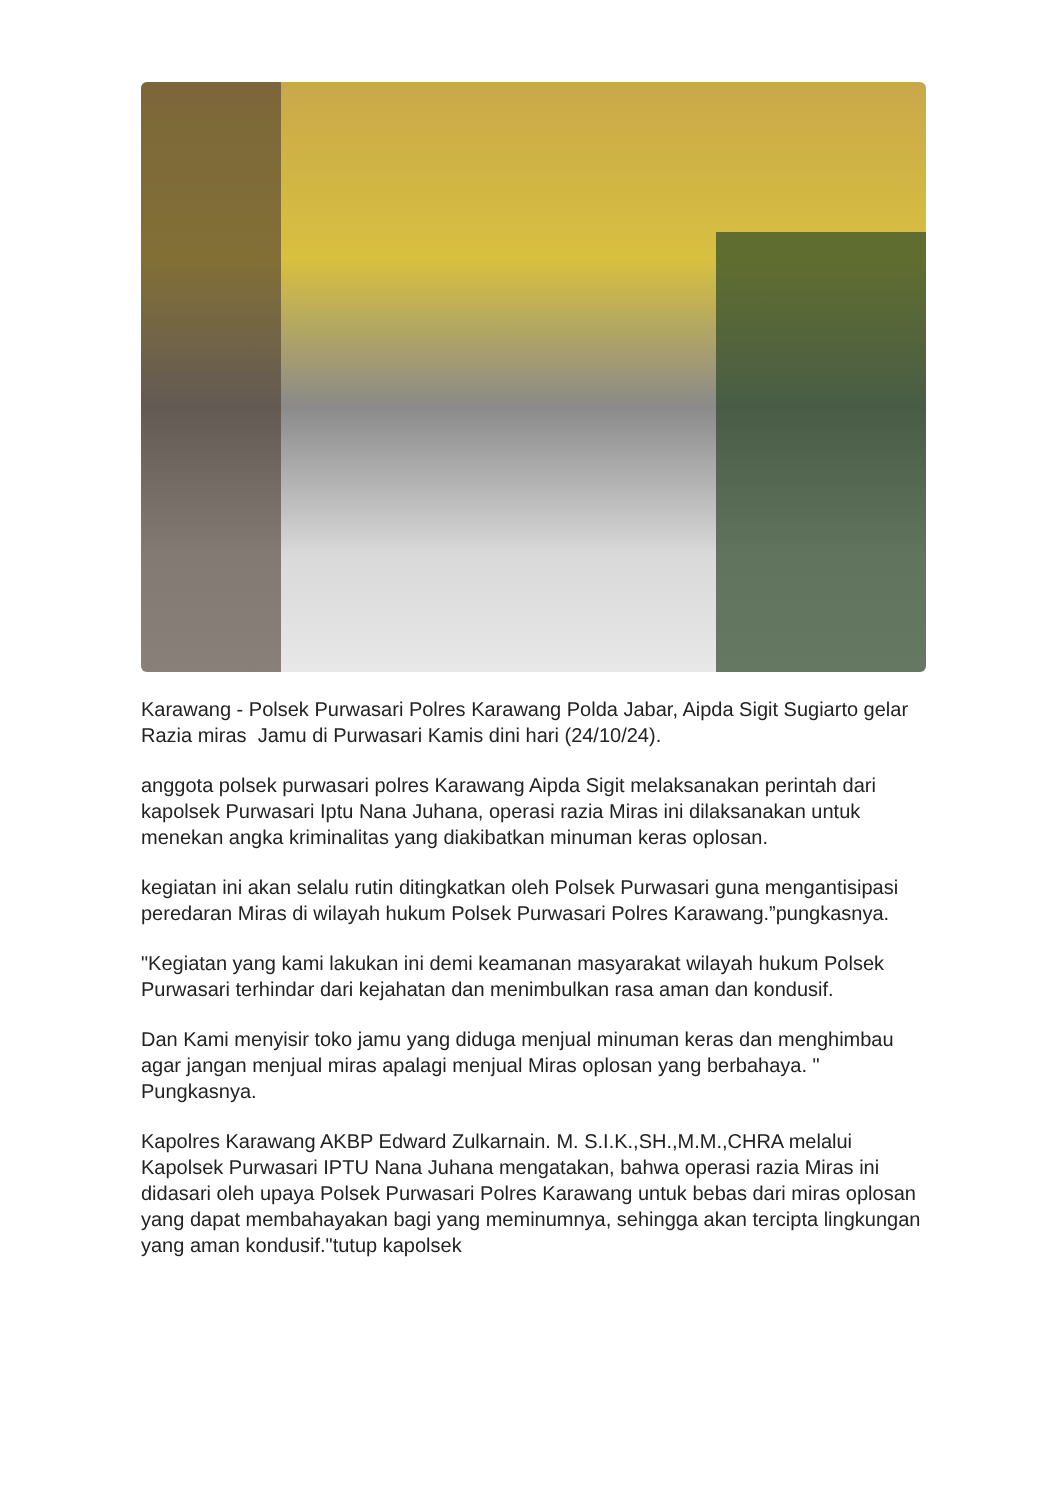Karawang - Polsek Purwasari Polres Karawang Polda Jabar, Aipda Sigit Sugiarto gelar Razia miras Jamu di Purwasari Kamis dini hari (24/10/24).
anggota polsek purwasari polres Karawang Aipda Sigit melaksanakan perintah dari kapolsek Purwasari Iptu Nana Juhana, operasi razia Miras ini dilaksanakan untuk menekan angka kriminalitas yang diakibatkan minuman keras oplosan.
kegiatan ini akan selalu rutin ditingkatkan oleh Polsek Purwasari guna mengantisipasi peredaran Miras di wilayah hukum Polsek Purwasari Polres Karawang.”pungkasnya.
"Kegiatan yang kami lakukan ini demi keamanan masyarakat wilayah hukum Polsek Purwasari terhindar dari kejahatan dan menimbulkan rasa aman dan kondusif.
Dan Kami menyisir toko jamu yang diduga menjual minuman keras dan menghimbau agar jangan menjual miras apalagi menjual Miras oplosan yang berbahaya. " Pungkasnya.
Kapolres Karawang AKBP Edward Zulkarnain. M. S.I.K.,SH.,M.M.,CHRA melalui Kapolsek Purwasari IPTU Nana Juhana mengatakan, bahwa operasi razia Miras ini didasari oleh upaya Polsek Purwasari Polres Karawang untuk bebas dari miras oplosan yang dapat membahayakan bagi yang meminumnya, sehingga akan tercipta lingkungan yang aman kondusif."tutup kapolsek